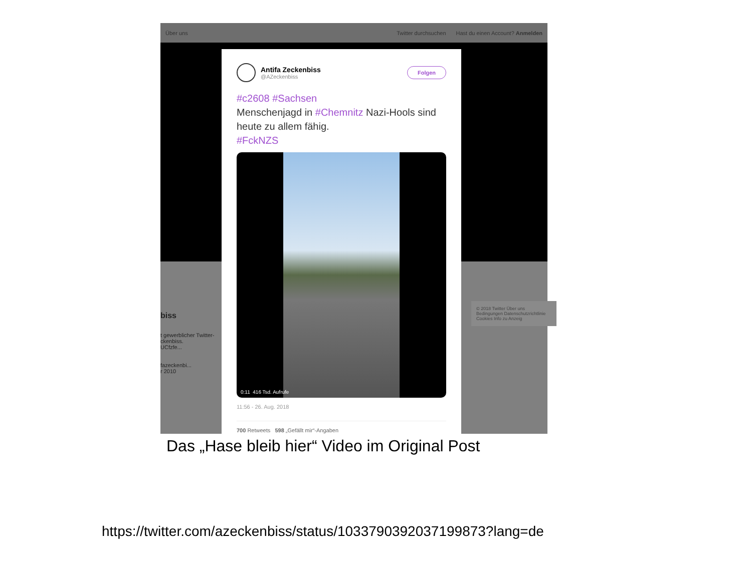Über uns Twitter durchsuchen Hast du einen Account? Anmelden
biss
t gewerblicher Twitter-
ckenbiss.
UCfzfe...
fazeckenbi...
r 2010
© 2018 Twitter Über uns
Bedingungen Datenschutzrichtlinie
Cookies Info zu Anzeig
Antifa Zeckenbiss
@AZeckenbiss
Folgen
#c2608 #Sachsen
Menschenjagd in #Chemnitz Nazi-Hools sind heute zu allem fähig.
#FckNZS
0:11 416 Tsd. Aufrufe
11:56 - 26. Aug. 2018
700 Retweets 598 „Gefällt mir“-Angaben
Das „Hase bleib hier“ Video im Original Post
https://twitter.com/azeckenbiss/status/1033790392037199873?lang=de